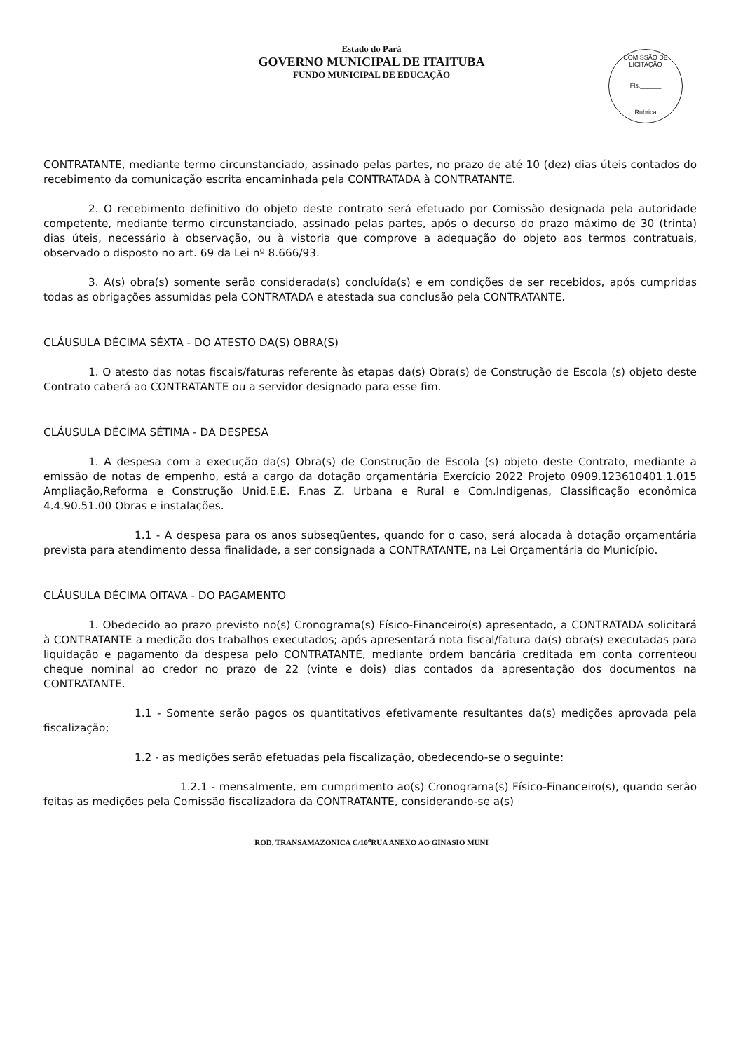Estado do Pará
GOVERNO MUNICIPAL DE ITAITUBA
FUNDO MUNICIPAL DE EDUCAÇÃO
COMISSÃO DE LICITAÇÃO
Fls.______
Rubrica
CONTRATANTE, mediante termo circunstanciado, assinado pelas partes, no prazo de até 10 (dez) dias úteis contados do recebimento da comunicação escrita encaminhada pela CONTRATADA à CONTRATANTE.
2. O recebimento definitivo do objeto deste contrato será efetuado por Comissão designada pela autoridade competente, mediante termo circunstanciado, assinado pelas partes, após o decurso do prazo máximo de 30 (trinta) dias úteis, necessário à observação, ou à vistoria que comprove a adequação do objeto aos termos contratuais, observado o disposto no art. 69 da Lei nº 8.666/93.
3. A(s) obra(s) somente serão considerada(s) concluída(s) e em condições de ser recebidos, após cumpridas todas as obrigações assumidas pela CONTRATADA e atestada sua conclusão pela CONTRATANTE.
CLÁUSULA DÉCIMA SÉXTA - DO ATESTO DA(S) OBRA(S)
1. O atesto das notas fiscais/faturas referente às etapas da(s) Obra(s) de Construção de Escola (s) objeto deste Contrato caberá ao CONTRATANTE ou a servidor designado para esse fim.
CLÁUSULA DÉCIMA SÉTIMA - DA DESPESA
1. A despesa com a execução da(s) Obra(s) de Construção de Escola (s) objeto deste Contrato, mediante a emissão de notas de empenho, está a cargo da dotação orçamentária Exercício 2022 Projeto 0909.123610401.1.015 Ampliação,Reforma e Construção Unid.E.E. F.nas Z. Urbana e Rural e Com.Indigenas, Classificação econômica 4.4.90.51.00 Obras e instalações.
1.1 - A despesa para os anos subseqüentes, quando for o caso, será alocada à dotação orçamentária prevista para atendimento dessa finalidade, a ser consignada a CONTRATANTE, na Lei Orçamentária do Município.
CLÁUSULA DÉCIMA OITAVA - DO PAGAMENTO
1. Obedecido ao prazo previsto no(s) Cronograma(s) Físico-Financeiro(s) apresentado, a CONTRATADA solicitará à CONTRATANTE a medição dos trabalhos executados; após apresentará nota fiscal/fatura da(s) obra(s) executadas para liquidação e pagamento da despesa pelo CONTRATANTE, mediante ordem bancária creditada em conta correnteou cheque nominal ao credor no prazo de 22 (vinte e dois) dias contados da apresentação dos documentos na CONTRATANTE.
1.1 - Somente serão pagos os quantitativos efetivamente resultantes da(s) medições aprovada pela fiscalização;
1.2 - as medições serão efetuadas pela fiscalização, obedecendo-se o seguinte:
1.2.1 - mensalmente, em cumprimento ao(s) Cronograma(s) Físico-Financeiro(s), quando serão feitas as medições pela Comissão fiscalizadora da CONTRATANTE, considerando-se a(s)
ROD. TRANSAMAZONICA C/10<sup>a</sup>RUA ANEXO AO GINASIO MUNI